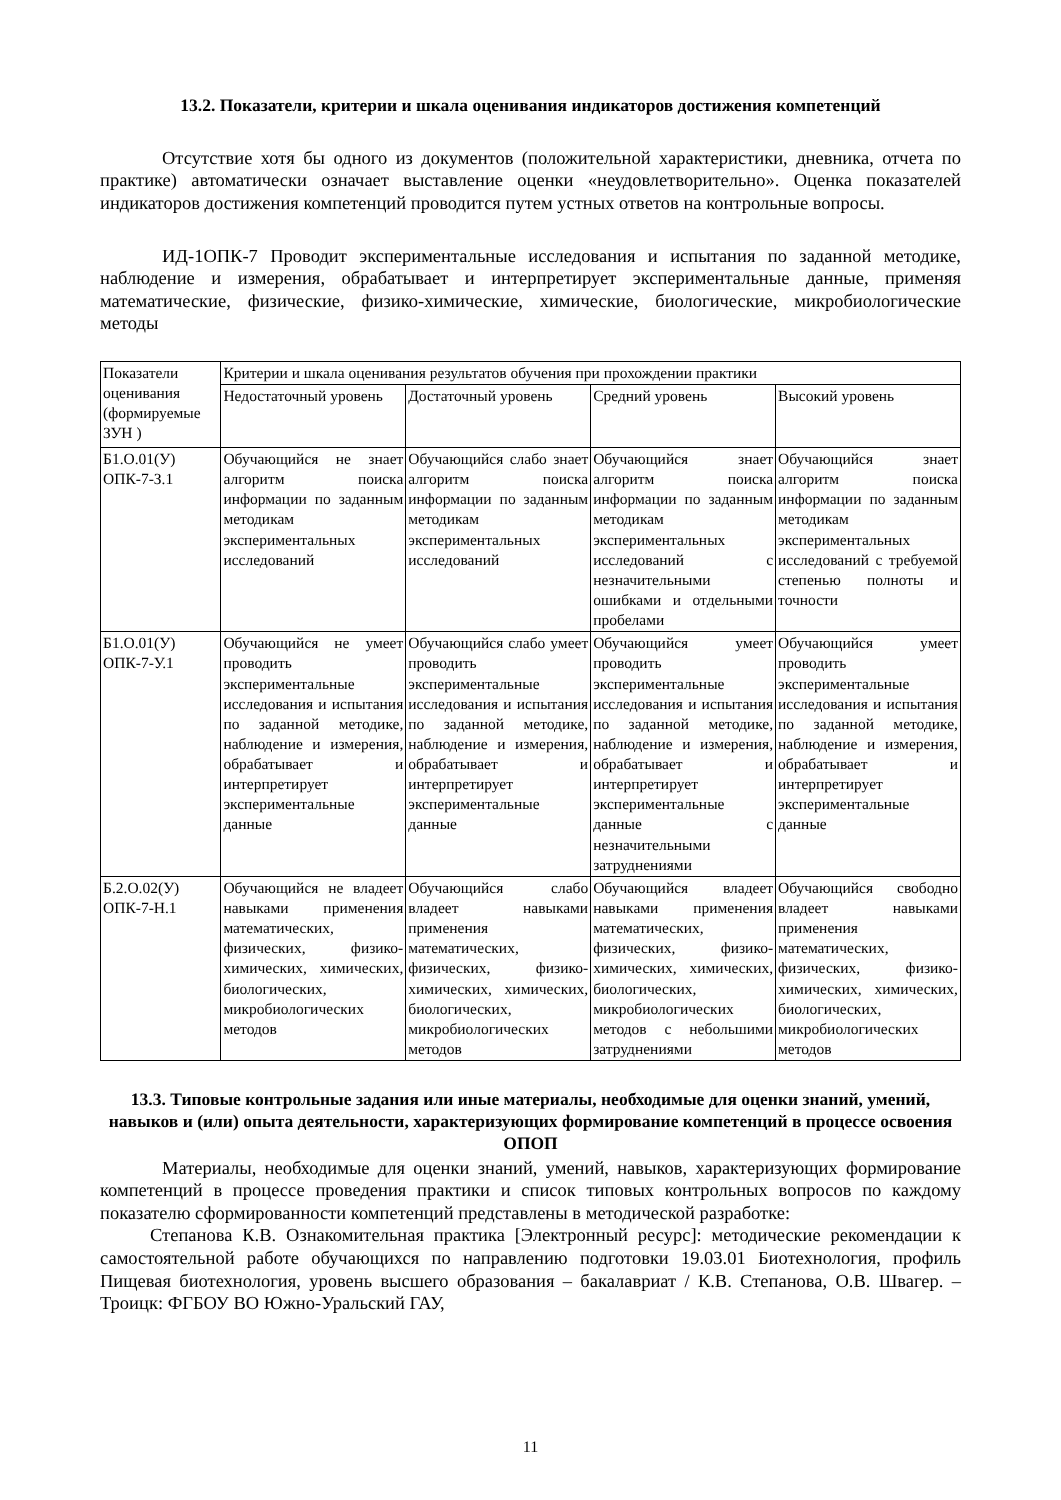13.2. Показатели, критерии и шкала оценивания индикаторов достижения компетенций
Отсутствие хотя бы одного из документов (положительной характеристики, дневника, отчета по практике) автоматически означает выставление оценки «неудовлетворительно». Оценка показателей индикаторов достижения компетенций проводится путем устных ответов на контрольные вопросы.
ИД-1ОПК-7 Проводит экспериментальные исследования и испытания по заданной методике, наблюдение и измерения, обрабатывает и интерпретирует экспериментальные данные, применяя математические, физические, физико-химические, химические, биологические, микробиологические методы
| Показатели оценивания (формируемые ЗУН ) | Критерии и шкала оценивания результатов обучения при прохождении практики | | | |
| | Недостаточный уровень | Достаточный уровень | Средний уровень | Высокий уровень |
| Б1.О.01(У) ОПК-7-З.1 | Обучающийся не знает алгоритм поиска информации по заданным методикам экспериментальных исследований | Обучающийся слабо знает алгоритм поиска информации по заданным методикам экспериментальных исследований | Обучающийся знает алгоритм поиска информации по заданным методикам экспериментальных исследований с незначительными ошибками и отдельными пробелами | Обучающийся знает алгоритм поиска информации по заданным методикам экспериментальных исследований с требуемой степенью полноты и точности |
| Б1.О.01(У) ОПК-7-У.1 | Обучающийся не умеет проводить экспериментальные исследования и испытания по заданной методике, наблюдение и измерения, обрабатывает и интерпретирует экспериментальные данные | Обучающийся слабо умеет проводить экспериментальные исследования и испытания по заданной методике, наблюдение и измерения, обрабатывает и интерпретирует экспериментальные данные | Обучающийся умеет проводить экспериментальные исследования и испытания по заданной методике, наблюдение и измерения, обрабатывает и интерпретирует экспериментальные данные с незначительными затруднениями | Обучающийся умеет проводить экспериментальные исследования и испытания по заданной методике, наблюдение и измерения, обрабатывает и интерпретирует экспериментальные данные |
| Б.2.О.02(У) ОПК-7-Н.1 | Обучающийся не владеет навыками применения математических, физических, физико-химических, химических, биологических, микробиологических методов | Обучающийся слабо владеет навыками применения математических, физических, физико-химических, химических, биологических, микробиологических методов | Обучающийся владеет навыками применения математических, физических, физико-химических, химических, биологических, микробиологических методов с небольшими затруднениями | Обучающийся свободно владеет навыками применения математических, физических, физико-химических, химических, биологических, микробиологических методов |
13.3. Типовые контрольные задания или иные материалы, необходимые для оценки знаний, умений, навыков и (или) опыта деятельности, характеризующих формирование компетенций в процессе освоения ОПОП
Материалы, необходимые для оценки знаний, умений, навыков, характеризующих формирование компетенций в процессе проведения практики и список типовых контрольных вопросов по каждому показателю сформированности компетенций представлены в методической разработке:
Степанова К.В. Ознакомительная практика [Электронный ресурс]: методические рекомендации к самостоятельной работе обучающихся по направлению подготовки 19.03.01 Биотехнология, профиль Пищевая биотехнология, уровень высшего образования – бакалавриат / К.В. Степанова, О.В. Швагер. – Троицк: ФГБОУ ВО Южно-Уральский ГАУ,
11